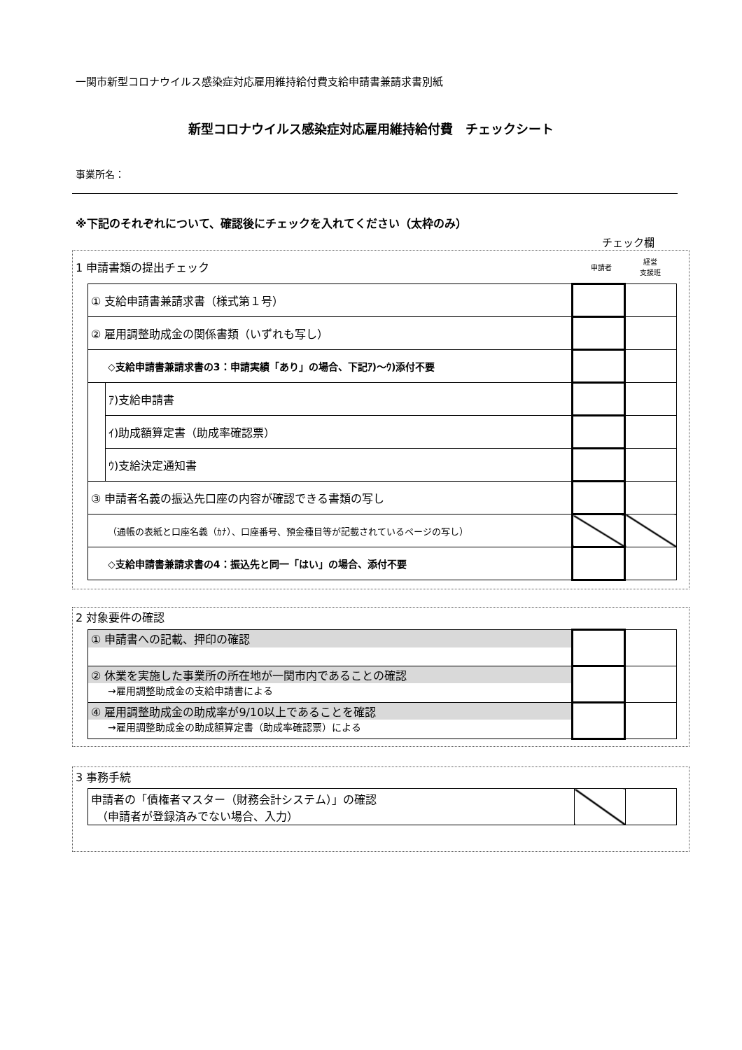一関市新型コロナウイルス感染症対応雇用維持給付費支給申請書兼請求書別紙
新型コロナウイルス感染症対応雇用維持給付費　チェックシート
事業所名：
※下記のそれぞれについて、確認後にチェックを入れてください（太枠のみ）
チェック欄
1 申請書類の提出チェック 申請者 経営
支援班
| ① 支給申請書兼請求書（様式第１号） | | | |
| ② 雇用調整助成金の関係書類（いずれも写し） | | | |
| ◇支給申請書兼請求書の3：申請実績「あり」の場合、下記ｱ)～ｳ)添付不要 | | | |
| | ｱ)支給申請書 | | |
| | ｲ)助成額算定書（助成率確認票） | | |
| | ｳ)支給決定通知書 | | |
| ③ 申請者名義の振込先口座の内容が確認できる書類の写し | | | |
| （通帳の表紙と口座名義（ｶﾅ）、口座番号、預金種目等が記載されているページの写し） | | | |
| ◇支給申請書兼請求書の4：振込先と同一「はい」の場合、添付不要 | | | |
2 対象要件の確認
| ① 申請書への記載、押印の確認 | | |
| ② 休業を実施した事業所の所在地が一関市内であることの確認 →雇用調整助成金の支給申請書による | | |
| ④ 雇用調整助成金の助成率が9/10以上であることを確認 →雇用調整助成金の助成額算定書（助成率確認票）による | | |
3 事務手続
| 申請者の「債権者マスター（財務会計システム）」の確認 （申請者が登録済みでない場合、入力） | | |